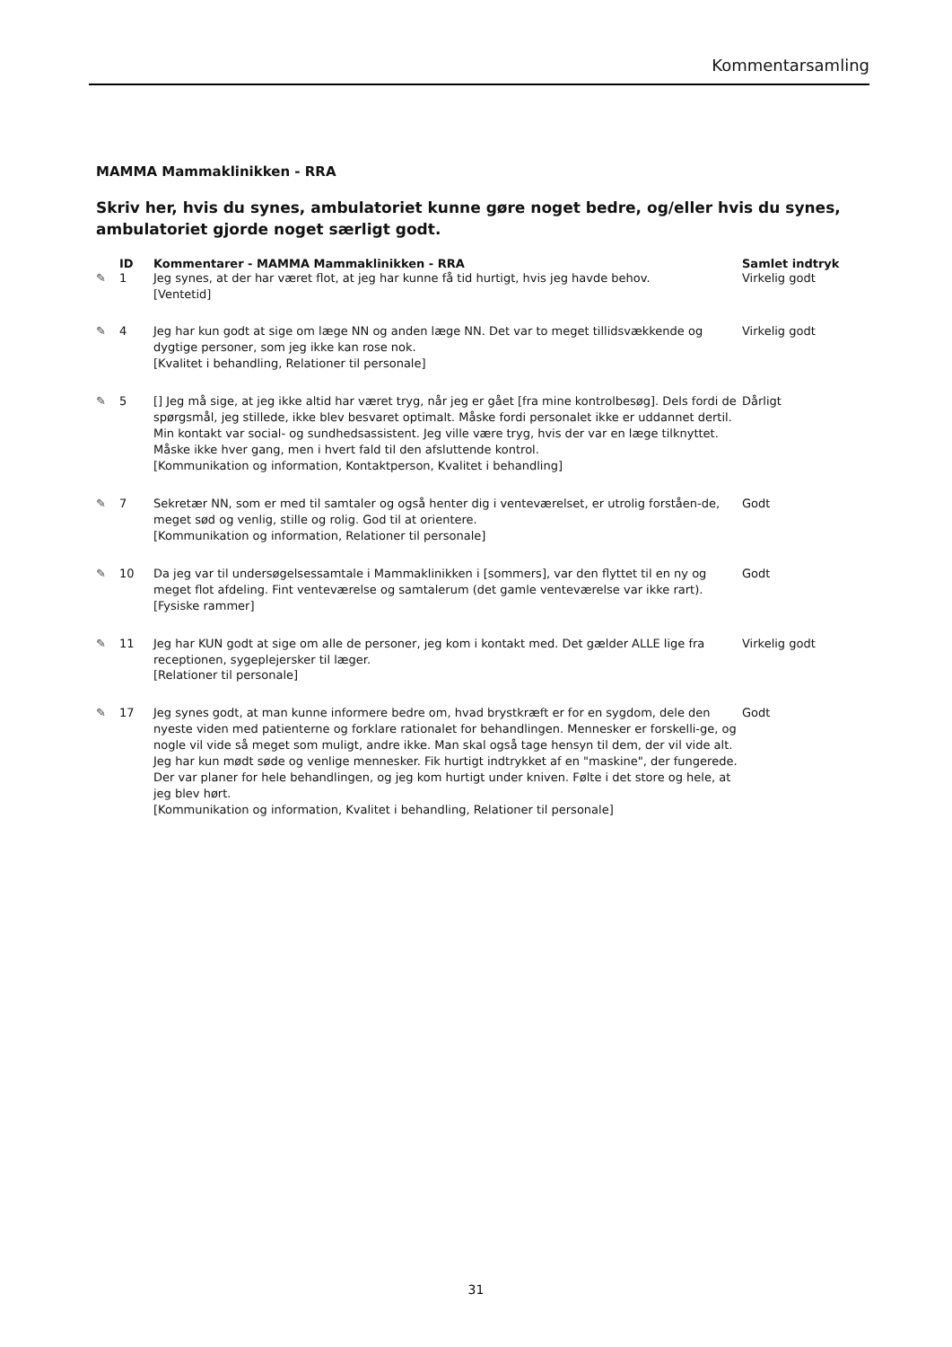Kommentarsamling
MAMMA Mammaklinikken - RRA
Skriv her, hvis du synes, ambulatoriet kunne gøre noget bedre, og/eller hvis du synes, ambulatoriet gjorde noget særligt godt.
| | ID | Kommentarer - MAMMA Mammaklinikken - RRA | Samlet indtryk |
| --- | --- | --- | --- |
| ✎ | 1 | Jeg synes, at der har været flot, at jeg har kunne få tid hurtigt, hvis jeg havde behov. [Ventetid] | Virkelig godt |
| ✎ | 4 | Jeg har kun godt at sige om læge NN og anden læge NN. Det var to meget tillidsvækkende og dygtige personer, som jeg ikke kan rose nok. [Kvalitet i behandling, Relationer til personale] | Virkelig godt |
| ✎ | 5 | [] Jeg må sige, at jeg ikke altid har været tryg, når jeg er gået [fra mine kontrolbesøg]. Dels fordi de spørgsmål, jeg stillede, ikke blev besvaret optimalt. Måske fordi personalet ikke er uddannet dertil. Min kontakt var social- og sundhedsassistent. Jeg ville være tryg, hvis der var en læge tilknyttet. Måske ikke hver gang, men i hvert fald til den afsluttende kontrol. [Kommunikation og information, Kontaktperson, Kvalitet i behandling] | Dårligt |
| ✎ | 7 | Sekretær NN, som er med til samtaler og også henter dig i venteværelset, er utrolig forståen-de, meget sød og venlig, stille og rolig. God til at orientere. [Kommunikation og information, Relationer til personale] | Godt |
| ✎ | 10 | Da jeg var til undersøgelsessamtale i Mammaklinikken i [sommers], var den flyttet til en ny og meget flot afdeling. Fint venteværelse og samtalerum (det gamle venteværelse var ikke rart). [Fysiske rammer] | Godt |
| ✎ | 11 | Jeg har KUN godt at sige om alle de personer, jeg kom i kontakt med. Det gælder ALLE lige fra receptionen, sygeplejersker til læger. [Relationer til personale] | Virkelig godt |
| ✎ | 17 | Jeg synes godt, at man kunne informere bedre om, hvad brystkræft er for en sygdom, dele den nyeste viden med patienterne og forklare rationalet for behandlingen. Mennesker er forskelli-ge, og nogle vil vide så meget som muligt, andre ikke. Man skal også tage hensyn til dem, der vil vide alt. Jeg har kun mødt søde og venlige mennesker. Fik hurtigt indtrykket af en "maskine", der fungerede. Der var planer for hele behandlingen, og jeg kom hurtigt under kniven. Følte i det store og hele, at jeg blev hørt. [Kommunikation og information, Kvalitet i behandling, Relationer til personale] | Godt |
31